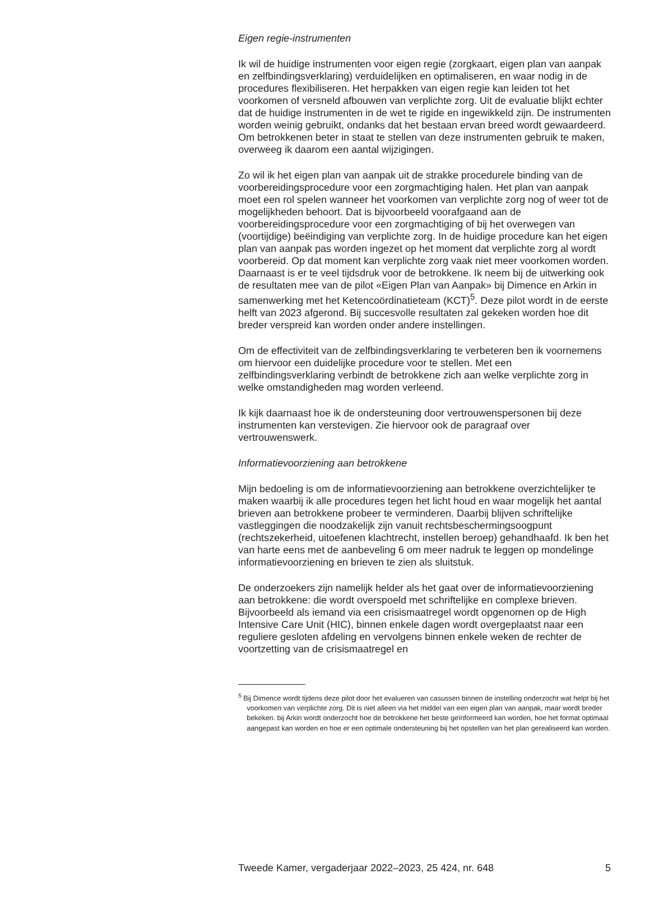Eigen regie-instrumenten
Ik wil de huidige instrumenten voor eigen regie (zorgkaart, eigen plan van aanpak en zelfbindingsverklaring) verduidelijken en optimaliseren, en waar nodig in de procedures flexibiliseren. Het herpakken van eigen regie kan leiden tot het voorkomen of versneld afbouwen van verplichte zorg. Uit de evaluatie blijkt echter dat de huidige instrumenten in de wet te rigide en ingewikkeld zijn. De instrumenten worden weinig gebruikt, ondanks dat het bestaan ervan breed wordt gewaardeerd. Om betrokkenen beter in staat te stellen van deze instrumenten gebruik te maken, overweeg ik daarom een aantal wijzigingen.
Zo wil ik het eigen plan van aanpak uit de strakke procedurele binding van de voorbereidingsprocedure voor een zorgmachtiging halen. Het plan van aanpak moet een rol spelen wanneer het voorkomen van verplichte zorg nog of weer tot de mogelijkheden behoort. Dat is bijvoorbeeld voorafgaand aan de voorbereidingsprocedure voor een zorgmachtiging of bij het overwegen van (voortijdige) beëindiging van verplichte zorg. In de huidige procedure kan het eigen plan van aanpak pas worden ingezet op het moment dat verplichte zorg al wordt voorbereid. Op dat moment kan verplichte zorg vaak niet meer voorkomen worden. Daarnaast is er te veel tijdsdruk voor de betrokkene. Ik neem bij de uitwerking ook de resultaten mee van de pilot «Eigen Plan van Aanpak» bij Dimence en Arkin in samenwerking met het Ketencoördinatieteam (KCT)<sup>5</sup>. Deze pilot wordt in de eerste helft van 2023 afgerond. Bij succesvolle resultaten zal gekeken worden hoe dit breder verspreid kan worden onder andere instellingen.
Om de effectiviteit van de zelfbindingsverklaring te verbeteren ben ik voornemens om hiervoor een duidelijke procedure voor te stellen. Met een zelfbindingsverklaring verbindt de betrokkene zich aan welke verplichte zorg in welke omstandigheden mag worden verleend.
Ik kijk daarnaast hoe ik de ondersteuning door vertrouwenspersonen bij deze instrumenten kan verstevigen. Zie hiervoor ook de paragraaf over vertrouwenswerk.
Informatievoorziening aan betrokkene
Mijn bedoeling is om de informatievoorziening aan betrokkene overzichtelijker te maken waarbij ik alle procedures tegen het licht houd en waar mogelijk het aantal brieven aan betrokkene probeer te verminderen. Daarbij blijven schriftelijke vastleggingen die noodzakelijk zijn vanuit rechtsbeschermingsoogpunt (rechtszekerheid, uitoefenen klachtrecht, instellen beroep) gehandhaafd. Ik ben het van harte eens met de aanbeveling 6 om meer nadruk te leggen op mondelinge informatievoorziening en brieven te zien als sluitstuk.
De onderzoekers zijn namelijk helder als het gaat over de informatievoorziening aan betrokkene: die wordt overspoeld met schriftelijke en complexe brieven. Bijvoorbeeld als iemand via een crisismaatregel wordt opgenomen op de High Intensive Care Unit (HIC), binnen enkele dagen wordt overgeplaatst naar een reguliere gesloten afdeling en vervolgens binnen enkele weken de rechter de voortzetting van de crisismaatregel en
<sup>5</sup> Bij Dimence wordt tijdens deze pilot door het evalueren van casussen binnen de instelling onderzocht wat helpt bij het voorkomen van verplichte zorg. Dit is niet alleen via het middel van een eigen plan van aanpak, maar wordt breder bekeken. bij Arkin wordt onderzocht hoe de betrokkene het beste geïnformeerd kan worden, hoe het format optimaal aangepast kan worden en hoe er een optimale ondersteuning bij het opstellen van het plan gerealiseerd kan worden.
Tweede Kamer, vergaderjaar 2022–2023, 25 424, nr. 648 5